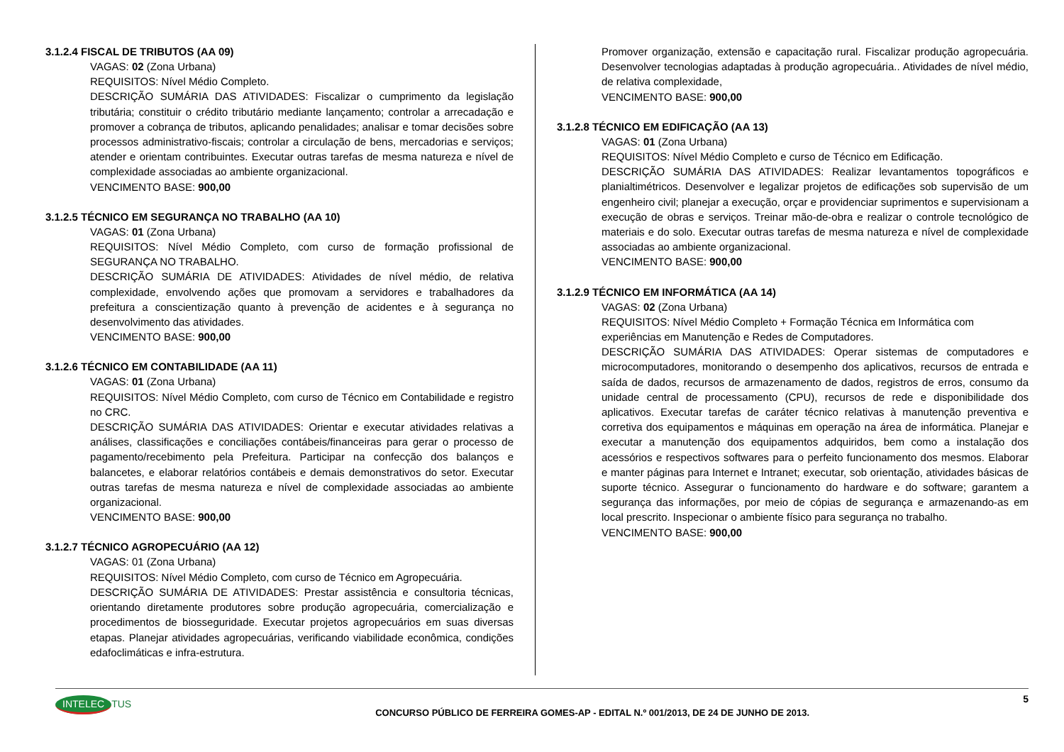3.1.2.4 FISCAL DE TRIBUTOS (AA 09)
VAGAS: 02 (Zona Urbana)
REQUISITOS: Nível Médio Completo.
DESCRIÇÃO SUMÁRIA DAS ATIVIDADES: Fiscalizar o cumprimento da legislação tributária; constituir o crédito tributário mediante lançamento; controlar a arrecadação e promover a cobrança de tributos, aplicando penalidades; analisar e tomar decisões sobre processos administrativo-fiscais; controlar a circulação de bens, mercadorias e serviços; atender e orientam contribuintes. Executar outras tarefas de mesma natureza e nível de complexidade associadas ao ambiente organizacional.
VENCIMENTO BASE: 900,00
3.1.2.5 TÉCNICO EM SEGURANÇA NO TRABALHO (AA 10)
VAGAS: 01 (Zona Urbana)
REQUISITOS: Nível Médio Completo, com curso de formação profissional de SEGURANÇA NO TRABALHO.
DESCRIÇÃO SUMÁRIA DE ATIVIDADES: Atividades de nível médio, de relativa complexidade, envolvendo ações que promovam a servidores e trabalhadores da prefeitura a conscientização quanto à prevenção de acidentes e à segurança no desenvolvimento das atividades.
VENCIMENTO BASE: 900,00
3.1.2.6 TÉCNICO EM CONTABILIDADE (AA 11)
VAGAS: 01 (Zona Urbana)
REQUISITOS: Nível Médio Completo, com curso de Técnico em Contabilidade e registro no CRC.
DESCRIÇÃO SUMÁRIA DAS ATIVIDADES: Orientar e executar atividades relativas a análises, classificações e conciliações contábeis/financeiras para gerar o processo de pagamento/recebimento pela Prefeitura. Participar na confecção dos balanços e balancetes, e elaborar relatórios contábeis e demais demonstrativos do setor. Executar outras tarefas de mesma natureza e nível de complexidade associadas ao ambiente organizacional.
VENCIMENTO BASE: 900,00
3.1.2.7 TÉCNICO AGROPECUÁRIO (AA 12)
VAGAS: 01 (Zona Urbana)
REQUISITOS: Nível Médio Completo, com curso de Técnico em Agropecuária.
DESCRIÇÃO SUMÁRIA DE ATIVIDADES: Prestar assistência e consultoria técnicas, orientando diretamente produtores sobre produção agropecuária, comercialização e procedimentos de biosseguridade. Executar projetos agropecuários em suas diversas etapas. Planejar atividades agropecuárias, verificando viabilidade econômica, condições edafoclimáticas e infra-estrutura.
Promover organização, extensão e capacitação rural. Fiscalizar produção agropecuária. Desenvolver tecnologias adaptadas à produção agropecuária.. Atividades de nível médio, de relativa complexidade,
VENCIMENTO BASE: 900,00
3.1.2.8 TÉCNICO EM EDIFICAÇÃO (AA 13)
VAGAS: 01 (Zona Urbana)
REQUISITOS: Nível Médio Completo e curso de Técnico em Edificação.
DESCRIÇÃO SUMÁRIA DAS ATIVIDADES: Realizar levantamentos topográficos e planialtimétricos. Desenvolver e legalizar projetos de edificações sob supervisão de um engenheiro civil; planejar a execução, orçar e providenciar suprimentos e supervisionam a execução de obras e serviços. Treinar mão-de-obra e realizar o controle tecnológico de materiais e do solo. Executar outras tarefas de mesma natureza e nível de complexidade associadas ao ambiente organizacional.
VENCIMENTO BASE: 900,00
3.1.2.9 TÉCNICO EM INFORMÁTICA (AA 14)
VAGAS: 02 (Zona Urbana)
REQUISITOS: Nível Médio Completo + Formação Técnica em Informática com experiências em Manutenção e Redes de Computadores.
DESCRIÇÃO SUMÁRIA DAS ATIVIDADES: Operar sistemas de computadores e microcomputadores, monitorando o desempenho dos aplicativos, recursos de entrada e saída de dados, recursos de armazenamento de dados, registros de erros, consumo da unidade central de processamento (CPU), recursos de rede e disponibilidade dos aplicativos. Executar tarefas de caráter técnico relativas à manutenção preventiva e corretiva dos equipamentos e máquinas em operação na área de informática. Planejar e executar a manutenção dos equipamentos adquiridos, bem como a instalação dos acessórios e respectivos softwares para o perfeito funcionamento dos mesmos. Elaborar e manter páginas para Internet e Intranet; executar, sob orientação, atividades básicas de suporte técnico. Assegurar o funcionamento do hardware e do software; garantem a segurança das informações, por meio de cópias de segurança e armazenando-as em local prescrito. Inspecionar o ambiente físico para segurança no trabalho.
VENCIMENTO BASE: 900,00
INTELEC TUS
CONCURSO PÚBLICO DE FERREIRA GOMES-AP - EDITAL N.º 001/2013, DE 24 DE JUNHO DE 2013.
5